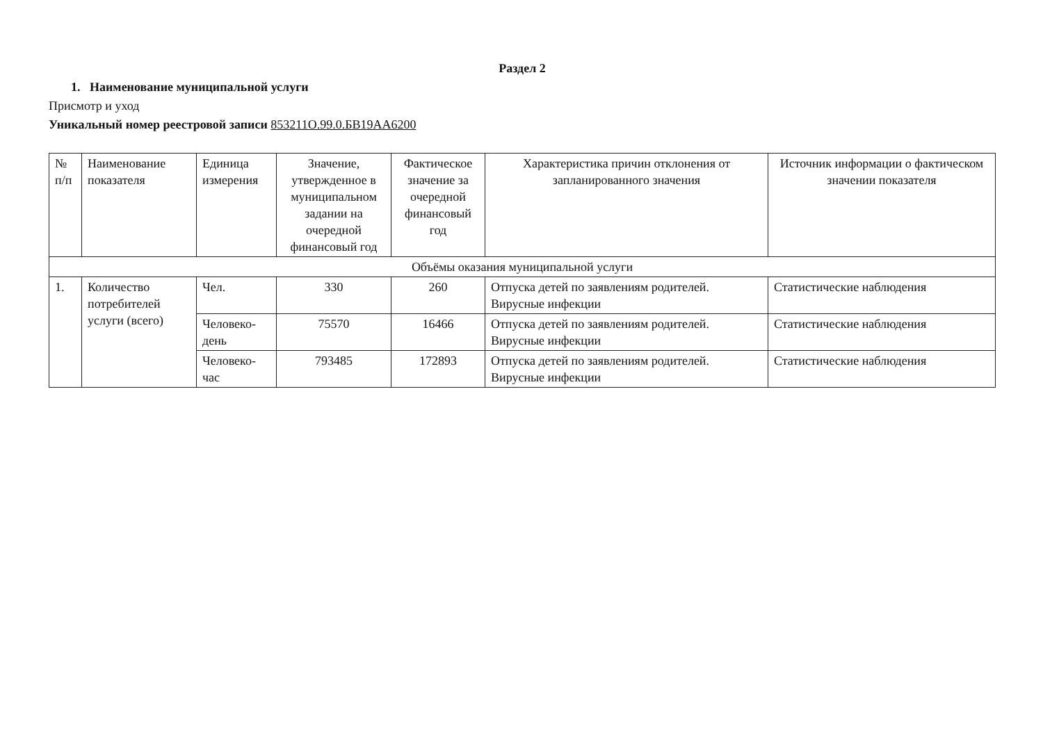Раздел 2
1. Наименование муниципальной услуги
Присмотр и уход
Уникальный номер реестровой записи 853211О.99.0.БВ19АА6200
| № п/п | Наименование показателя | Единица измерения | Значение, утвержденное в муниципальном задании на очередной финансовый год | Фактическое значение за очередной финансовый год | Характеристика причин отклонения от запланированного значения | Источник информации о фактическом значении показателя |
| --- | --- | --- | --- | --- | --- | --- |
| Объёмы оказания муниципальной услуги | | | | | | |
| 1. | Количество потребителей услуги (всего) | Чел. | 330 | 260 | Отпуска детей по заявлениям родителей. Вирусные инфекции | Статистические наблюдения |
| | | Человеко-день | 75570 | 16466 | Отпуска детей по заявлениям родителей. Вирусные инфекции | Статистические наблюдения |
| | | Человеко-час | 793485 | 172893 | Отпуска детей по заявлениям родителей. Вирусные инфекции | Статистические наблюдения |